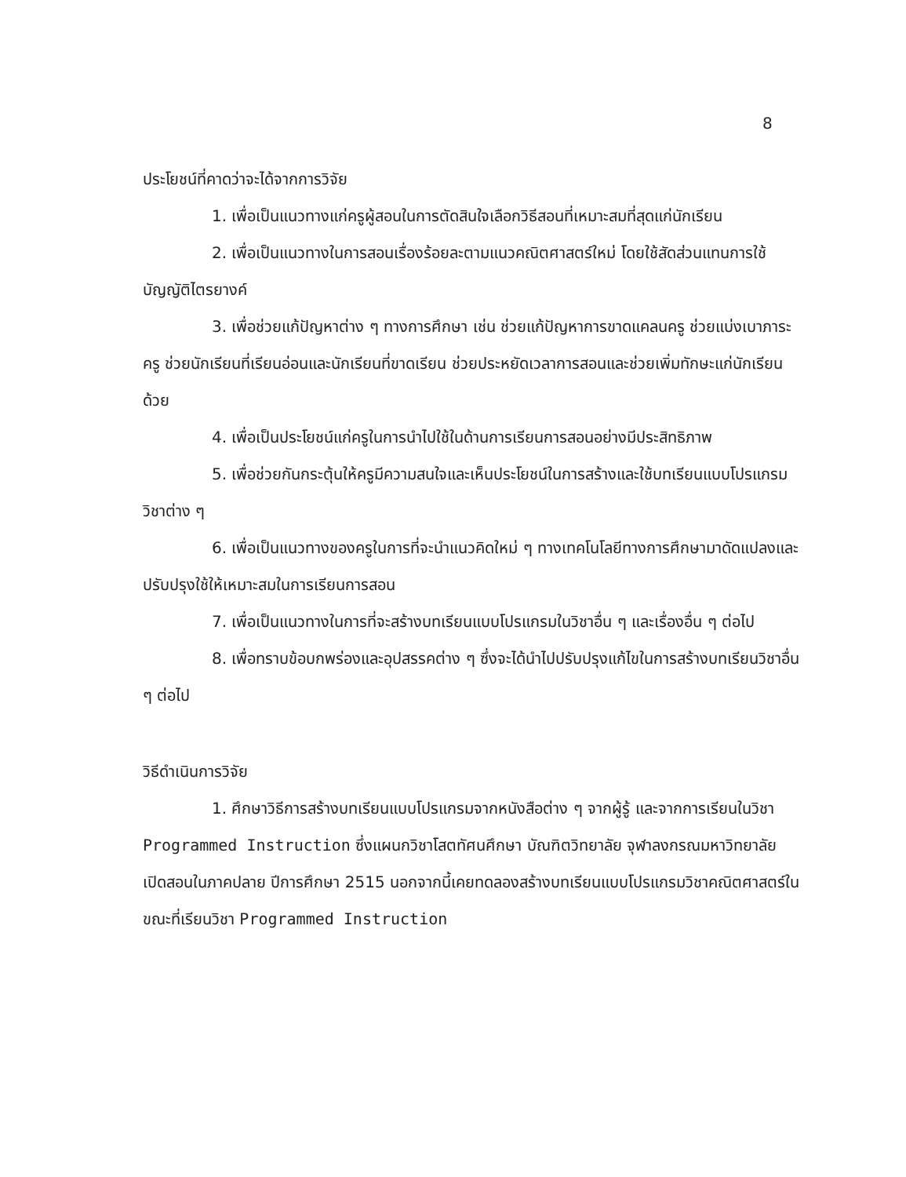8
ประโยชน์ที่คาดว่าจะได้จากการวิจัย
1. เพื่อเป็นแนวทางแก่ครูผู้สอนในการตัดสินใจเลือกวิธีสอนที่เหมาะสมที่สุดแก่นักเรียน
2. เพื่อเป็นแนวทางในการสอนเรื่องร้อยละตามแนวคณิตศาสตร์ใหม่ โดยใช้สัดส่วนแทนการใช้บัญญัติไตรยางค์
3. เพื่อช่วยแก้ปัญหาต่าง ๆ ทางการศึกษา เช่น ช่วยแก้ปัญหาการขาดแคลนครู ช่วยแบ่งเบาภาระครู ช่วยนักเรียนที่เรียนอ่อนและนักเรียนที่ขาดเรียน ช่วยประหยัดเวลาการสอนและช่วยเพิ่มทักษะแก่นักเรียนด้วย
4. เพื่อเป็นประโยชน์แก่ครูในการนำไปใช้ในด้านการเรียนการสอนอย่างมีประสิทธิภาพ
5. เพื่อช่วยกันกระตุ้นให้ครูมีความสนใจและเห็นประโยชน์ในการสร้างและใช้บทเรียนแบบโปรแกรมวิชาต่าง ๆ
6. เพื่อเป็นแนวทางของครูในการที่จะนำแนวคิดใหม่ ๆ ทางเทคโนโลยีทางการศึกษามาดัดแปลงและปรับปรุงใช้ให้เหมาะสมในการเรียนการสอน
7. เพื่อเป็นแนวทางในการที่จะสร้างบทเรียนแบบโปรแกรมในวิชาอื่น ๆ และเรื่องอื่น ๆ ต่อไป
8. เพื่อทราบข้อบกพร่องและอุปสรรคต่าง ๆ ซึ่งจะได้นำไปปรับปรุงแก้ไขในการสร้างบทเรียนวิชาอื่น ๆ ต่อไป
วิธีดำเนินการวิจัย
1. ศึกษาวิธีการสร้างบทเรียนแบบโปรแกรมจากหนังสือต่าง ๆ จากผู้รู้ และจากการเรียนในวิชา Programmed Instruction ซึ่งแผนกวิชาโสตทัศนศึกษา บัณฑิตวิทยาลัย จุฬาลงกรณมหาวิทยาลัย เปิดสอนในภาคปลาย ปีการศึกษา 2515 นอกจากนี้เคยทดลองสร้างบทเรียนแบบโปรแกรมวิชาคณิตศาสตร์ในขณะที่เรียนวิชา Programmed Instruction